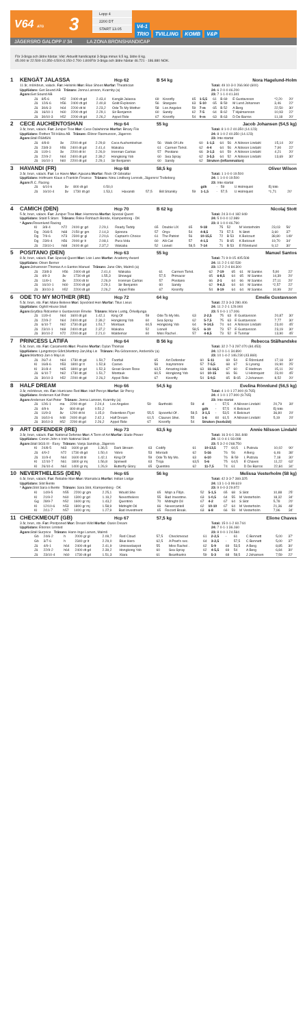V64 ATG
3
Lopp 4
2200 DT
START 13.05
V4-1
TRIO TVILLING KOMB V&P
JÄGERSRO GALOPP // 34 LA ZONA BRONSHANDICAP
För 3-åriga och äldre hästar. Vikt: Aktuellt handicaptal 3-åriga minus 9,5 kg, äldre 8 kg.
45.000 kr 22.500-10.350-4.500-3.150-2.700-1.800För 3-åriga och äldre hästar 46.721 - 186.880 NOK.
1 KENGÄT JALASSA Hcp 62 B 54 kg Nora Hagelund-Holm
11 år, mörkbrun, valack. Far: Helsinki Mor: Blue Shoes Morfar: Theatrician
Uppfödare: Get Sound AB Tränare: Jonna Larsson, Kvarnby (a)
Ägare: Get Sound AB
Total: 49 10-3-0 266.960 (600)
24: 6 2-0-0 46.200
23: 7 1-1-0 41.341
| Jä | 8/5-6 | h52 | 2400 dt gd | 2.43,4 | Kengät Jalassa | 69 | Kissnfly | 65 | 1-5,5 | 61 | B 69 | E Gustavsson | *2,20 | 20' |
| Jä | 12/6-6 | h56 | 2400 dt gd | 2.40,8 | Gold Explosion | 56 | Stargaze | 63 | 5-10 | 65 | B 59 | M Lund Johansen | 3,46 | 22' |
| Jä | 30/6-3 | h64 | 2200 dt bl | 2.23,2 | Ode To My Mother | 58 | Los Angeles | 59 | 7-m | 65 | B 52 | A Berg | 22,50 | 30' |
| Jä | 16/10-1 | h60 | 2200 dt gd | 2.29,1 | Sir Benjamin | 60 | Sandy | 62 | 7-5 | 64 | B 62 | T Hjalmarsson | 10,93 | 22' |
| Jä | 30/10-3 | h52 | 2200 dt gd | 2.26,2 | Appel Ride | 67 | Kissnfly | 54 | 9-m | 63 | B 63 | D De Barros | 11,18 | 20' |
2 CECE AUCHENTOSHAN Hcp 64 55 kg Jacob Johansen (54,5 kg)
3 år, brun, valack. Far: Juniper Tree Mor: Cece Dalwhinnie Morfar: Binary File
Uppfödare: Rothen Till Hälsa AB Tränare: Ellinor Rasmusson, Jägersro
Ägare: Stall RSMSN
Total: 8 1-0-2 40.350 (14.123)
24: 8 1-0-2 40.350 (14.123)
23: Inte startat
| Jä | 4/8-8 | åv | 2200 dt gd | 2.29,8 | Cece Auchentoshan | 56 | Walk Of Life | 60 | 1-1,5 | 64 | 56 | A Nilsson Lindahl | 15,14 | 20' |
| Jä | 23/8-3 | h56 | 2400 dt gd | 2.41,4 | Wakaba | 61 | Carmen Torkd. | 62 | 4-4 | 64 | 56 | A Nilsson Lindahl | 7,90 | 22' |
| Jä | 11/9-1 | åv | 2200 dt bl | 2.26,9 | Ironman Carlras | 57 | Positano | 66 | 3-1,5 | 64 | 59 | A Nilsson Lindahl | 4,21 | 20' |
| Jä | 22/9-2 | h64 | 2400 dt gd | 2.39,2 | Hongkong Yob | 60 | Sea Spray | 62 | 3-5,5 | 64 | 52 | A Nilsson Lindahl | 13,69 | 30' |
| Jä | 16/10-1 | h60 | 2200 dt gd | 2.29,1 | Sir Benjamin | 60 | Sandy | 62 | Struken (inflammation) | | | | | |
3 HAVANDI (FR) Hcp 68 58,5 kg Oliver Wilson
3 år, brun, valack. Far: Le Havre Mor: Ajaxana Morfar: Rock Of Gibraltar
Uppfödare: Hofmann Klaus o Franklin Finance Tränare: Nina Lindberg Lensvik, Jägersro/ Trelleborg
Ägare: R.C. Racing
Total: 1 1-0-0 19.500
24: 1 1-0-0 19.500
23: Inte startat
| Jä | 6/10-k | åv | 800 dt gd | 0.50,0 | | | | | gdk | - | 59 | U Holmquist | Ej toto | |
| Jä | 16/10-4 | åv | 1730 dt gd | 1.53,1 | Havandi | 57,5 | Bill Shankly | 59 | 1-1,5 | - | 57,5 | U Holmquist | *1,71 | 20' |
4 CAMICH (DEN) Hcp 70 B 62 kg Nicolaj Stott
5 år, brun, valack. Far: Juniper Tree Mor: Harmonia Morfar: Special Quest
Uppfödare: Stald 5 Stars Tränare: Rikke Rohbach Bonde, Klampenborg - DK
* Ägare: Rosenlund Racing
Total: 24 3-0-4 182.949
24: 5 0-0-0 12.989
23: 8 1-0-0 46.790
| Kl | 3/8-4 | h72 | 2400 gr gd | 2.29,1 | Ready Teddy | 65 | Double UX | 65 | 9-18 | 75 | 52 | M Vesterholm | 23,03 | 56' |
| Dg | 26/8-5 | h68 | 2150 gr gm | 2.14,3 | Spinoza | 57 | Onyx | 54 | 4-8,5 | 73 | 57,5 | N Stott | 3,60 | 37' |
| Dg | 7/9-6 | h73 | 2300 gr gl | 2.20,6 | Captain's Choice | 61 | The Patriot | 56 | 10-15,5 | 72 | B 53 | K Belcourt | 38,80 | 149' |
| Dg | 23/9-4 | h56 | 2000 gr lt | 2.08,1 | Pura Vida | 60 | Alli Cat | 57 | 4-1,5 | 71 | B 65 | K Belcourt | 19,70 | 34' |
| Jä | 23/10-1 | h68 | 2400 dt gd | 2.37,2 | Wakaba | 52 | Lionell | 58,5 | 7-14 | 71 | B 53 | E Rönnlund | 9,12 | 30' |
5 POSITANO (DEN) Hcp 63 55 kg Manuel Santos
8 år, brun, valack. Far: Special Quest Mor: Lois Lane Morfar: Academy Award
Uppfödare: Olsen Berner
Ägare: Johansson Thomas A o Santos Manuel Tränare: Jane Olin, Malmö (a)
Total: 71 9-9-15 405.508
24: 11 2-2-1 82.530
23: 12 2-2-4 84.300
| Jä | 23/8-3 | h56 | 2400 dt gd | 2.41,4 | Wakaba | 61 | Carmen Torkd. | 62 | 7-19 | 65 | 61 | M Santos | 5,90 | 22' |
| Jä | 4/9-3 | åv | 1730 dt gd | 1.55,3 | Showgal | 57,5 | Primacor | 65 | 6-8,5 | 64 | 65 | M Santos | 14,39 | 20' |
| Jä | 11/9-1 | åv | 2200 dt bl | 2.26,9 | Ironman Carlras | 57 | Positano | 66 | 2-1 | 64 | 66 | M Santos | 27,11 | 20' |
| Jä | 16/10-1 | h60 | 2200 dt gd | 2.29,1 | Sir Benjamin | 60 | Sandy | 62 | 9-6,5 | 64 | 64 | M Santos | *2,57 | 22' |
| Jä | 30/10-3 | h52 | 2200 dt gd | 2.26,2 | Appel Ride | 67 | Kissnfly | 54 | 8-19 | 64 | 64 | M Santos | 10,99 | 20' |
6 ODE TO MY MOTHER (IRE) Hcp 72 64 kg Emelie Gustavsson
5 år, brun, sto. Far: Make Believe Mor: Speckled Hen Morfar: Titus Livius
Uppfödare: Oghill House Stud
Ägare: Grytåsa Ridcenter o Gustavsson Emelie Tränare: Marie Lustig, Örkelljunga
Total: 22 3-3-3 280.406
24: 11 2-2-1 129.900
23: 5 0-0-1 17.006
| Jä | 11/9-4 | h64 | 1600 dt gd | 1.42,1 | King Of | 59 | Ode To My Mo. | 63 | 2-2,5 | 75 | 63 | E Gustavsson | 20,87 | 30' |
| Jä | 22/9-2 | h64 | 2400 dt gd | 2.39,2 | Hongkong Yob | 60 | Sea Spray | 62 | 5-7,5 | 75 | 63 | E Gustavsson | 7,77 | 30' |
| Jä | 6/10-7 | h62 | 1730 dt gd | 1.51,7 | Montauk | 60,5 | Hongkong Yob | 64 | 9-14,5 | 74 | 64 | A Nilsson Lindahl | 23,00 | 45' |
| Jä | 23/10-1 | h68 | 2400 dt gd | 2.37,2 | Wakaba | 52 | Lionell | 58,5 | 6-10 | 73 | 57 | E Gustavsson | 23,19 | 30' |
| Jä | 30/10-2 | h72 | 2200 dt gd | 2.21,0 | Waldemar | 60 | Miss Rachel . | 57 | 4-8,5 | 73 | 52 | E Tunmar | 13,90 | 45' |
7 PRINCESS LATIFA Hcp 64 B 56 kg Rebecca Stålhandske
5 år, brun, sto. Far: Casamento Mor: Pouline Morfar: Dylan Thomas
Uppfödare: Ljungstorps Gård,Marttorp Jan,Maj-Lis Tränare: Pia Göransson, Anderslöv (a)
Ägare: Marttorp Jan o Maj-Lis
Total: 32 2-7-3 297.070 (84.453)
24: 12 0-1-1 34.890
23: 10 1-4-2 146.230 (43.869)
| Jä | 26/7-4 | h64 | 1730 dt gd | 1.50,7 | Footfall | 65 | Art Defender | 60 | 5-11 | 69 | 54 | E Rönnlund | 17,18 | 30' |
| Kl | 16/8-6 | h53 | 1800 gr lt | 1.52,8 | Casivo | 58 | Isaynomore | 57 | 7-5,5 | 68 | 67 | S Lyseng | 19,90 | 25' |
| Kl | 31/8-4 | h65 | 1800 gr gd | 1.52,3 | Great Green Rose | 63,5 | Amazing Halo | 63 | 11-16,5 | 67 | 60 | E Hedman | 15,11 | 26' |
| Jä | 6/10-7 | h62 | 1730 dt gd | 1.51,7 | Montauk | 60,5 | Hongkong Yob | 64 | 10-15 | 66 | 56 | U Holmquist | 23,00 | 45' |
| Jä | 30/10-3 | h52 | 2200 dt gd | 2.26,2 | Appel Ride | 67 | Kissnfly | 54 | 5-9,5 | 65 | B 65 | J Johansen | 8,52 | 20' |
8 HALF DREAM Hcp 66 54,5 kg Evelina Rönnlund (56,5 kg)
3 år, mörkbrun, sto. Far: Hurricane Red Mor: Half Percys Morfar: Sir Percy
Uppfödare: Andersen Karl Peter
Ägare: Andersen Karl Peter Tränare: Jonna Larsson, Kvarnby (a)
Total: 4 1-0-1 27.900 (9.765)
24: 4 1-0-1 27.900 (9.765)
23: Inte startat
| Jä | 12/6-1 | ma | 2200 dt gd | 2.24,4 | Los Angeles | 59 | Bartholdi | 59 | d | - | 57,5 | A Nilsson Lindahl | 20,79 | 30' |
| Jä | 4/9-k | åv | 800 dt gd | 0.51,2 | | | | | gdk | - | 57,5 | K Belcourt | Ej toto | |
| Jä | 11/9-3 | åv | 1200 dt bl | 1.15,0 | Relentless Flyer | 55,5 | Spoonful Of . | 58,5 | 3-1,5 | - | 53,5 | K Belcourt | 36,80 | 20' |
| Jä | 16/10-6 | h48 | 2400 dt gd | 2.42,1 | Half Dream | 61,5 | Clauses Shei. | 55 | 1-6 | 60 | 61,5 | A Nilsson Lindahl | 5,19 | 20' |
| Jä | 30/10-3 | h52 | 2200 dt gd | 2.26,2 | Appel Ride | 67 | Kissnfly | 54 | Struken (hovböld) | | | | | |
9 ART DEFENDER (IRE) Hcp 73 63,5 kg Annie Nilsson Lindahl
3 år, brun, valack. Far: National Defense Mor: A Term of Art Morfar: Slade Power
Uppfödare: Cronin John o Irish National Stud
Ägare: Stall SGS III - Easy Tränare: Vanja Sandrup, Jägersro
Total: 16 3-6-1 361.848
24: 11 0-4-1 93.098
23: 5 3-2-0 268.750
| Kl | 24/8-5 | h63 | 1600 gr gd | 1.36,5 | Dark Stream | 63 | Codify | 61 | 10-13,5 | 77 | 60,5 | L Putzulu | 10,02 | 90' |
| Jä | 4/9-2 | h72 | 1730 dt gd | 1.50,4 | Yobro | 53 | Morradi | 62 | 5-16 | 76 | 56 | A Berg | 6,46 | 38' |
| Jä | 11/9-4 | h64 | 1600 dt bl | 1.42,1 | King Of | 59 | Ode To My Mo. | 63 | 6-10 | 76 | B 59 | L Putzulu | 7,18 | 30' |
| Kl | 12/10-7 | h61 | 1800 gr mj | 1.56,8 | Spinwell | 63 | Troja | 63,5 | 5-6 | 75 | 64,5 | E Chaves | 11,22 | 63' |
| Kl | 26/10-4 | h64 | 1400 gr mj | 1.26,9 | Butterfly Glory | 65 | Quentino | 62 | 11-7,5 | 74 | 61 | D De Barros | 22,84 | 34' |
10 NEVERTHELESS (DEN) Hcp 65 56 kg Melissa Vesterholm (58 kg)
6 år, brun, valack. Far: Reliable Man Mor: Mamaloca Morfar: Indian Lodge
Uppfödare: Slot Bente
* Ägare: Slot Sara o Bente Tränare: Sara Slot, Klampenborg - DK
Total: 42 3-3-7 369.325
24: 13 1-1-3 99.619
23: 9 0-0-3 29.972
| Kl | 14/9-5 | h55 | 2200 gr gm | 2.25,1 | Would She | 65 | Mojn a Flöjn. | 52 | 5-1,5 | 65 | 68 | S Slot | 10,88 | 25' |
| Kl | 21/9-2 | h60 | 1300 gr gd | 1.19,2 | Nevertheless | 55 | Bad Investme. | 63 | 1-0,5 | 64 | 55 | M Vesterholm | 18,32 | 34' |
| Gg | 28/9-7 | h52 | 1600 gr mj | 1.43,2 | Quentino | 70 | Midnight Oil | 67 | 4-2 | 67 | 64 | S Slot | 5,78 | 20' |
| Kl | 12/10-6 | h53 | 1800 gr mj | 1.58,9 | Midnight Oil | 66 | Nevercantell | 62 | 10-10 | 67 | 64 | M Vesterholm | 21,36 | 48' |
| Kl | 2/11-7 | h57 | 1400 gr mj | 1.27,9 | Bad Investment | 65 | Record Break. | 63 | 6-8 | 66 | 59 | M Vesterholm | 7,96 | 34' |
11 CHECKMEOUT (GB) Hcp 67 57,5 kg Elione Chaves
3 år, brun, sto. Far: Postponed Mor: Dream Wild Morfar: Oasis Dream
Uppfödare: Ebonos Limited
Ägare: Stall Surprice Tränare: Hans-Inge Larsen, Malmö
Total: 15 0-1-2 60.744
24: 7 0-1-1 36.160
23: 8 0-0-1 24.584
| Gb | 24/6-2 | h | 2000 gr gl | 2.09,7 | Red Cloud | 57,5 | Checkmeout | 61 | 2-2,5 | - | 61 | C Bennett | 5,00 | 37' |
| Gb | 3/7-6 | h | 2340 gr lt | 2.29,0 | Blue Hero | 62,5 | A Poet's sec. | 64 | 3-2,5 | - | 57,5 | C Bennett | 5,00 | 37' |
| Jä | 4/9-1 | h64 | 2400 dt gd | 2.41,9 | Umissedaspot | 55 | Miss Rachel . | 62 | 5-9 | 69 | 53,5 | A Berg | 8,85 | 30' |
| Jä | 22/9-2 | h64 | 2400 dt gd | 2.39,2 | Hongkong Yob | 60 | Sea Spray | 62 | 4-5,5 | 69 | 54 | A Berg | 6,84 | 30' |
| Jä | 23/10-4 | h60 | 1730 dt gd | 1.51,3 | Xtara | 61 | Bearthanks | 59 | 5-3 | 68 | 58,5 | J Johansen | 7,59 | 22' |